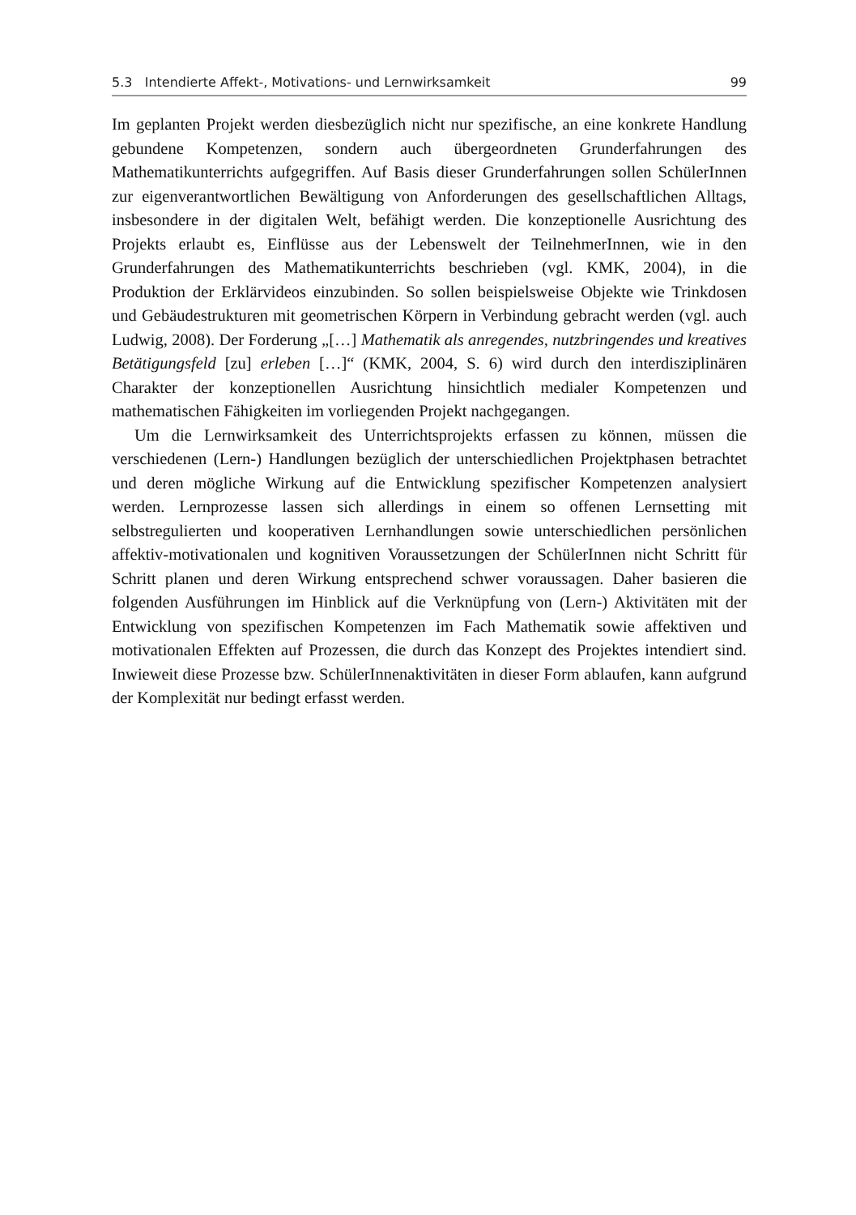5.3 Intendierte Affekt-, Motivations- und Lernwirksamkeit 99
Im geplanten Projekt werden diesbezüglich nicht nur spezifische, an eine konkrete Handlung gebundene Kompetenzen, sondern auch übergeordneten Grunderfahrungen des Mathematikunterrichts aufgegriffen. Auf Basis dieser Grunderfahrungen sollen SchülerInnen zur eigenverantwortlichen Bewältigung von Anforderungen des gesellschaftlichen Alltags, insbesondere in der digitalen Welt, befähigt werden. Die konzeptionelle Ausrichtung des Projekts erlaubt es, Einflüsse aus der Lebenswelt der TeilnehmerInnen, wie in den Grunderfahrungen des Mathematikunterrichts beschrieben (vgl. KMK, 2004), in die Produktion der Erklärvideos einzubinden. So sollen beispielsweise Objekte wie Trinkdosen und Gebäudestrukturen mit geometrischen Körpern in Verbindung gebracht werden (vgl. auch Ludwig, 2008). Der Forderung „[…] Mathematik als anregendes, nutzbringendes und kreatives Betätigungsfeld [zu] erleben […]“ (KMK, 2004, S. 6) wird durch den interdisziplinären Charakter der konzeptionellen Ausrichtung hinsichtlich medialer Kompetenzen und mathematischen Fähigkeiten im vorliegenden Projekt nachgegangen.
Um die Lernwirksamkeit des Unterrichtsprojekts erfassen zu können, müssen die verschiedenen (Lern-) Handlungen bezüglich der unterschiedlichen Projektphasen betrachtet und deren mögliche Wirkung auf die Entwicklung spezifischer Kompetenzen analysiert werden. Lernprozesse lassen sich allerdings in einem so offenen Lernsetting mit selbstregulierten und kooperativen Lernhandlungen sowie unterschiedlichen persönlichen affektiv-motivationalen und kognitiven Voraussetzungen der SchülerInnen nicht Schritt für Schritt planen und deren Wirkung entsprechend schwer voraussagen. Daher basieren die folgenden Ausführungen im Hinblick auf die Verknüpfung von (Lern-) Aktivitäten mit der Entwicklung von spezifischen Kompetenzen im Fach Mathematik sowie affektiven und motivationalen Effekten auf Prozessen, die durch das Konzept des Projektes intendiert sind. Inwieweit diese Prozesse bzw. SchülerInnenaktivitäten in dieser Form ablaufen, kann aufgrund der Komplexität nur bedingt erfasst werden.